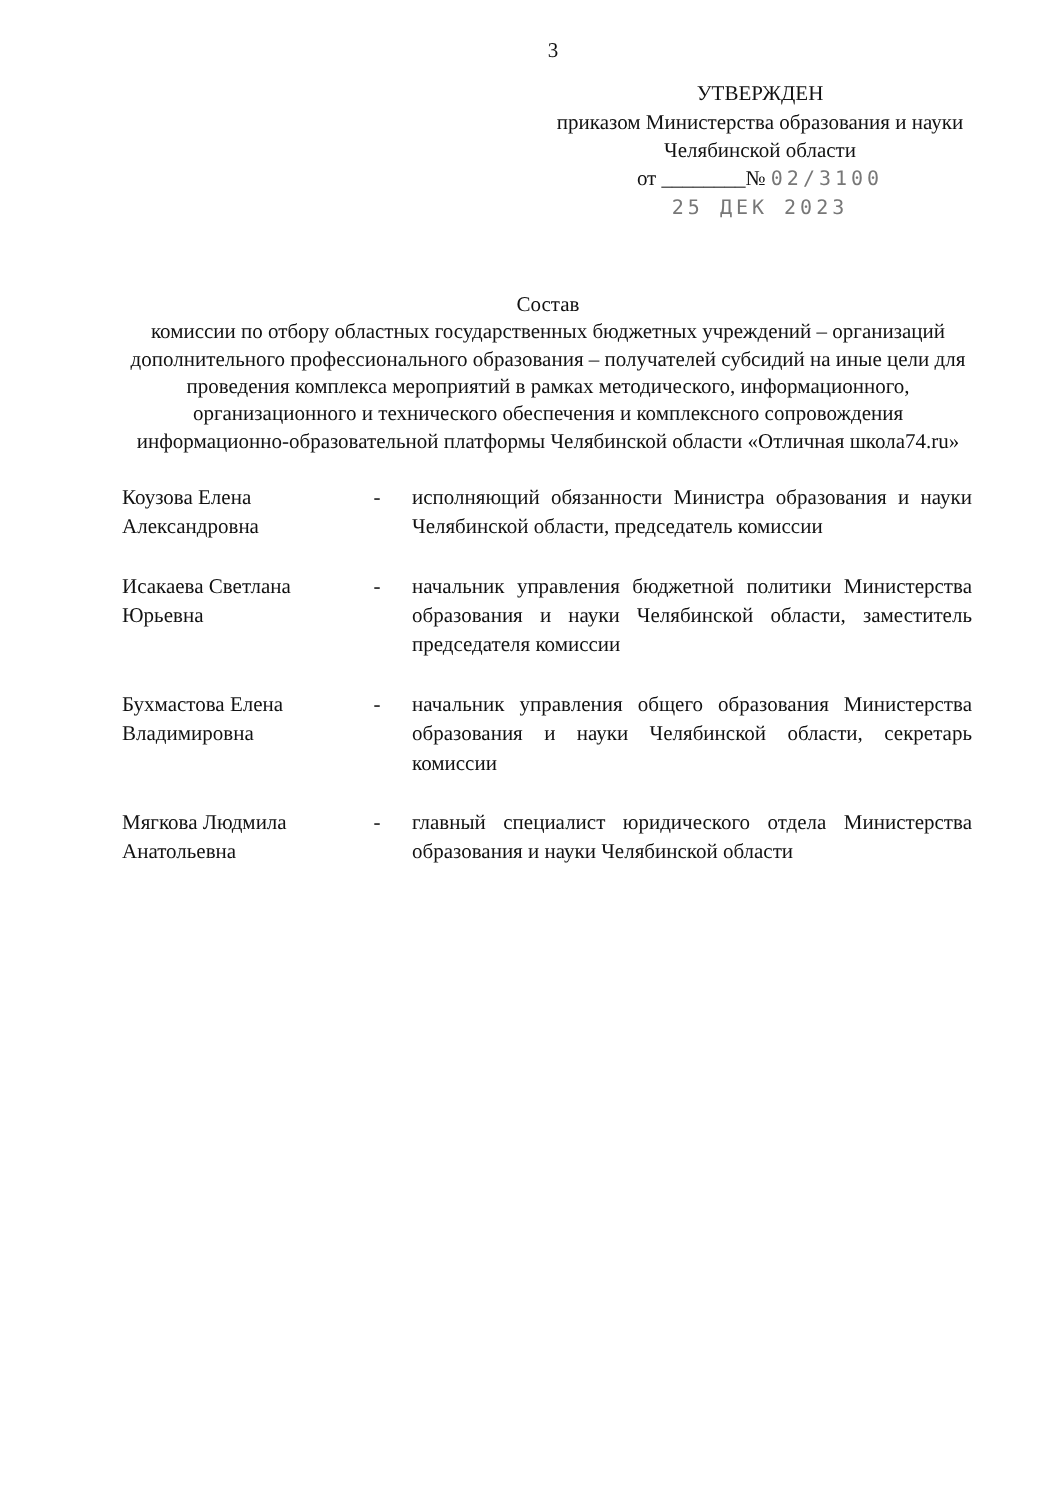3
УТВЕРЖДЕН
приказом Министерства образования и науки Челябинской области
от ________№ 02/3100
25 ДЕК 2023
Состав
комиссии по отбору областных государственных бюджетных учреждений – организаций дополнительного профессионального образования – получателей субсидий на иные цели для проведения комплекса мероприятий в рамках методического, информационного, организационного и технического обеспечения и комплексного сопровождения информационно-образовательной платформы Челябинской области «Отличная школа74.ru»
| Коузова Елена Александровна | - | исполняющий обязанности Министра образования и науки Челябинской области, председатель комиссии |
| Исакаева Светлана Юрьевна | - | начальник управления бюджетной политики Министерства образования и науки Челябинской области, заместитель председателя комиссии |
| Бухмастова Елена Владимировна | - | начальник управления общего образования Министерства образования и науки Челябинской области, секретарь комиссии |
| Мягкова Людмила Анатольевна | - | главный специалист юридического отдела Министерства образования и науки Челябинской области |